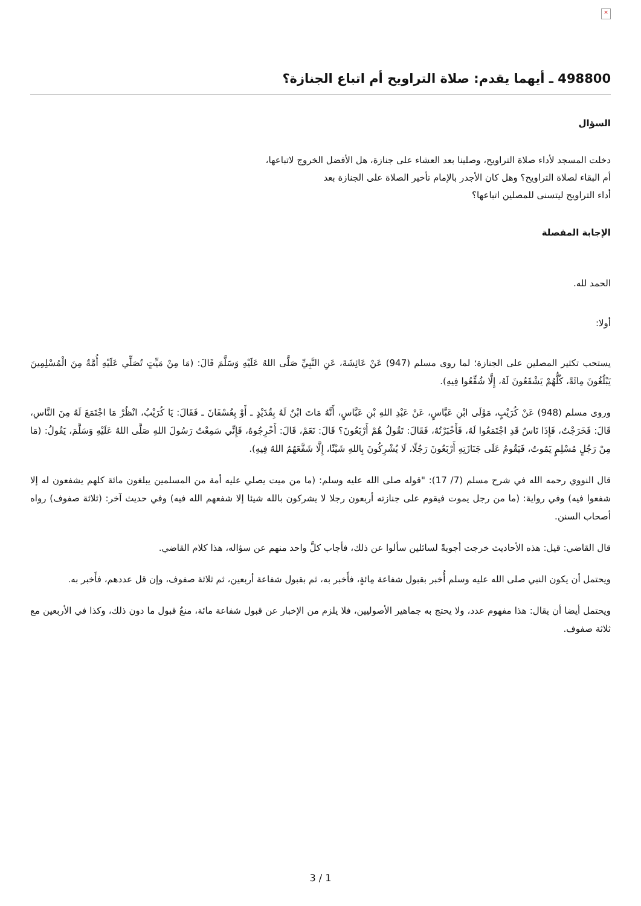×
498800 ـ أيهما يقدم: صلاة التراويح أم اتباع الجنازة؟
السؤال
دخلت المسجد لأداء صلاة التراويح، وصلينا بعد العشاء على جنازة، هل الأفضل الخروج لاتباعها،
أم البقاء لصلاة التراويح؟ وهل كان الأجدر بالإمام تأخير الصلاة على الجنازة بعد
أداء التراويح ليتسنى للمصلين اتباعها؟
الإجابة المفصلة
الحمد لله.
أولا:
يستحب تكثير المصلين على الجنازة؛ لما روى مسلم (947) عَنْ عَائِشَةَ، عَنِ النَّبِيِّ صَلَّى اللهُ عَلَيْهِ وَسَلَّمَ قَالَ: (مَا مِنْ مَيِّتٍ تُصَلِّي عَلَيْهِ أُمَّةٌ مِنَ الْمُسْلِمِينَ يَبْلُغُونَ مِائَةً، كُلُّهُمْ يَشْفَعُونَ لَهُ، إِلَّا شُفِّعُوا فِيهِ).
وروى مسلم (948) عَنْ كُرَيْبٍ، مَوْلَى ابْنِ عَبَّاسٍ، عَنْ عَبْدِ اللهِ بْنِ عَبَّاسٍ، أَنَّهُ مَاتَ ابْنٌ لَهُ بِقُدَيْدٍ ـ أَوْ بِعُسْفَانَ ـ فَقَالَ: يَا كُرَيْبُ، انْظُرْ مَا اجْتَمَعَ لَهُ مِنَ النَّاسِ، قَالَ: فَخَرَجْتُ، فَإِذَا نَاسٌ قَدِ اجْتَمَعُوا لَهُ، فَأَخْبَرْتُهُ، فَقَالَ: تَقُولُ هُمْ أَرْبَعُونَ؟ قَالَ: نَعَمْ، قَالَ: أَخْرِجُوهُ، فَإِنِّي سَمِعْتُ رَسُولَ اللهِ صَلَّى اللهُ عَلَيْهِ وَسَلَّمَ، يَقُولُ: (مَا مِنْ رَجُلٍ مُسْلِمٍ يَمُوتُ، فَيَقُومُ عَلَى جَنَازَتِهِ أَرْبَعُونَ رَجُلًا، لَا يُشْرِكُونَ بِاللهِ شَيْئًا، إِلَّا شَفَّعَهُمُ اللهُ فِيهِ).
قال النووي رحمه الله في شرح مسلم (7/ 17): "قوله صلى الله عليه وسلم: (ما من ميت يصلي عليه أمة من المسلمين يبلغون مائة كلهم يشفعون له إلا شفعوا فيه) وفي رواية: (ما من رجل يموت فيقوم على جنازته أربعون رجلا لا يشركون بالله شيئا إلا شفعهم الله فيه) وفي حديث آخر: (ثلاثة صفوف) رواه أصحاب السنن.
قال القاضي: قيل: هذه الأحاديث خرجت أجوبةً لسائلين سألوا عن ذلك، فأجاب كلَّ واحد منهم عن سؤاله، هذا كلام القاضي.
ويحتمل أن يكون النبي صلى الله عليه وسلم أُخبر بقبول شفاعة مِائةٍ، فأَخبر به، ثم بقبول شفاعة أربعين، ثم ثلاثة صفوف، وإن قل عددهم، فأَخبر به.
ويحتمل أيضا أن يقال: هذا مفهوم عدد، ولا يحتج به جماهير الأصوليين، فلا يلزم من الإخبار عن قبول شفاعة مائة، منعُ قبول ما دون ذلك، وكذا في الأربعين مع ثلاثة صفوف.
3 / 1